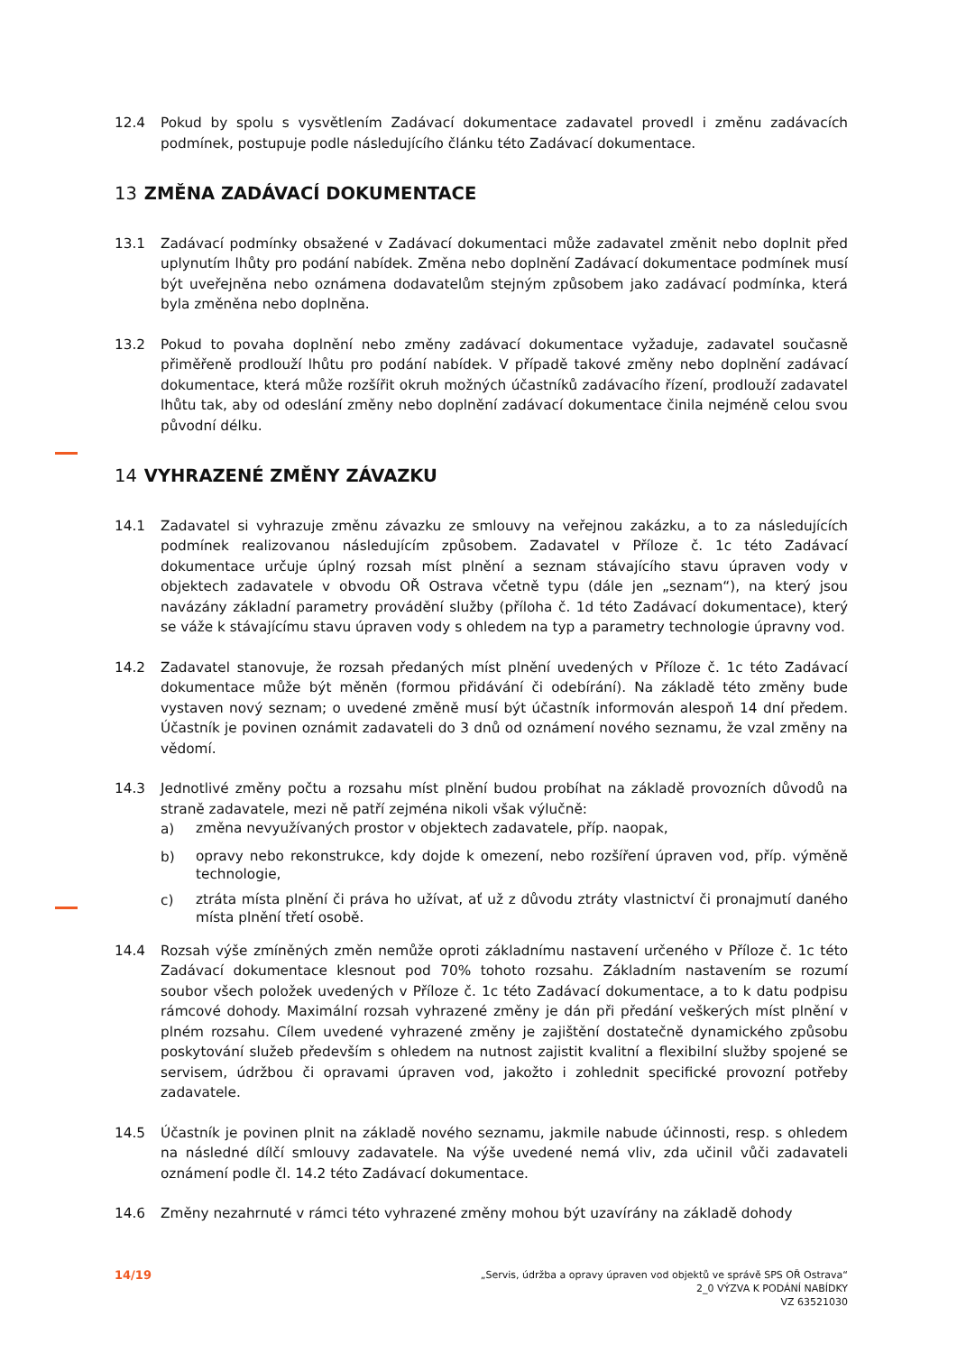12.4 Pokud by spolu s vysvětlením Zadávací dokumentace zadavatel provedl i změnu zadávacích podmínek, postupuje podle následujícího článku této Zadávací dokumentace.
13 ZMĚNA ZADÁVACÍ DOKUMENTACE
13.1 Zadávací podmínky obsažené v Zadávací dokumentaci může zadavatel změnit nebo doplnit před uplynutím lhůty pro podání nabídek. Změna nebo doplnění Zadávací dokumentace podmínek musí být uveřejněna nebo oznámena dodavatelům stejným způsobem jako zadávací podmínka, která byla změněna nebo doplněna.
13.2 Pokud to povaha doplnění nebo změny zadávací dokumentace vyžaduje, zadavatel současně přiměřeně prodlouží lhůtu pro podání nabídek. V případě takové změny nebo doplnění zadávací dokumentace, která může rozšířit okruh možných účastníků zadávacího řízení, prodlouží zadavatel lhůtu tak, aby od odeslání změny nebo doplnění zadávací dokumentace činila nejméně celou svou původní délku.
14 VYHRAZENÉ ZMĚNY ZÁVAZKU
14.1 Zadavatel si vyhrazuje změnu závazku ze smlouvy na veřejnou zakázku, a to za následujících podmínek realizovanou následujícím způsobem. Zadavatel v Příloze č. 1c této Zadávací dokumentace určuje úplný rozsah míst plnění a seznam stávajícího stavu úpraven vody v objektech zadavatele v obvodu OŘ Ostrava včetně typu (dále jen „seznam“), na který jsou navázány základní parametry provádění služby (příloha č. 1d této Zadávací dokumentace), který se váže k stávajícímu stavu úpraven vody s ohledem na typ a parametry technologie úpravny vod.
14.2 Zadavatel stanovuje, že rozsah předaných míst plnění uvedených v Příloze č. 1c této Zadávací dokumentace může být měněn (formou přidávání či odebírání). Na základě této změny bude vystaven nový seznam; o uvedené změně musí být účastník informován alespoň 14 dní předem. Účastník je povinen oznámit zadavateli do 3 dnů od oznámení nového seznamu, že vzal změny na vědomí.
14.3 Jednotlivé změny počtu a rozsahu míst plnění budou probíhat na základě provozních důvodů na straně zadavatele, mezi ně patří zejména nikoli však výlučně:
a)
změna nevyužívaných prostor v objektech zadavatele, příp. naopak,
b)
opravy nebo rekonstrukce, kdy dojde k omezení, nebo rozšíření úpraven vod, příp. výměně technologie,
c)
ztráta místa plnění či práva ho užívat, ať už z důvodu ztráty vlastnictví či pronajmutí daného místa plnění třetí osobě.
14.4 Rozsah výše zmíněných změn nemůže oproti základnímu nastavení určeného v Příloze č. 1c této Zadávací dokumentace klesnout pod 70% tohoto rozsahu. Základním nastavením se rozumí soubor všech položek uvedených v Příloze č. 1c této Zadávací dokumentace, a to k datu podpisu rámcové dohody. Maximální rozsah vyhrazené změny je dán při předání veškerých míst plnění v plném rozsahu. Cílem uvedené vyhrazené změny je zajištění dostatečně dynamického způsobu poskytování služeb především s ohledem na nutnost zajistit kvalitní a flexibilní služby spojené se servisem, údržbou či opravami úpraven vod, jakožto i zohlednit specifické provozní potřeby zadavatele.
14.5 Účastník je povinen plnit na základě nového seznamu, jakmile nabude účinnosti, resp. s ohledem na následné dílčí smlouvy zadavatele. Na výše uvedené nemá vliv, zda učinil vůči zadavateli oznámení podle čl. 14.2 této Zadávací dokumentace.
14.6 Změny nezahrnuté v rámci této vyhrazené změny mohou být uzavírány na základě dohody
14/19
„Servis, údržba a opravy úpraven vod objektů ve správě SPS OŘ Ostrava“
2_0 VÝZVA K PODÁNÍ NABÍDKY
VZ 63521030